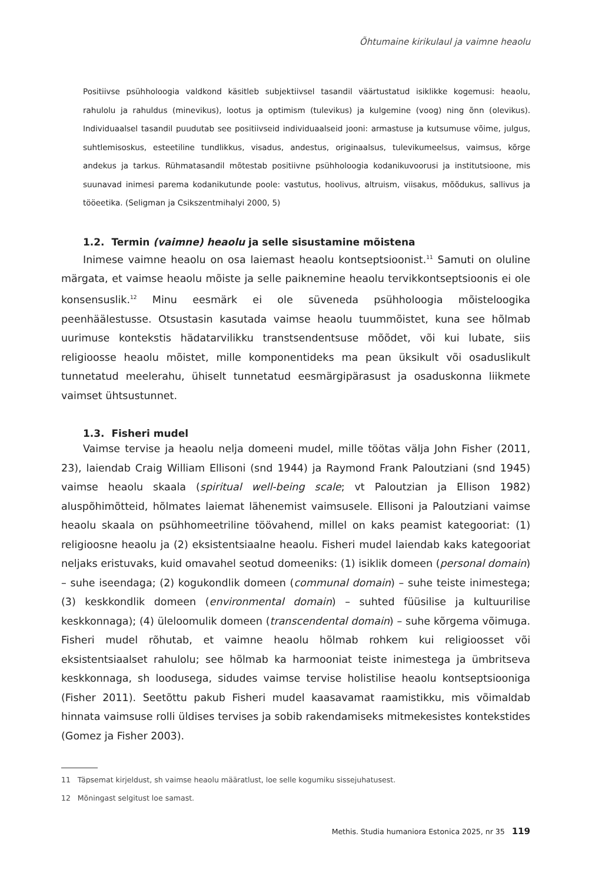Õhtumaine kirikulaul ja vaimne heaolu
Positiivse psühholoogia valdkond käsitleb subjektiivsel tasandil väärtustatud isiklikke kogemusi: heaolu, rahulolu ja rahuldus (minevikus), lootus ja optimism (tulevikus) ja kulgemine (voog) ning õnn (olevikus). Individuaalsel tasandil puudutab see positiivseid individuaalseid jooni: armastuse ja kutsumuse võime, julgus, suhtlemisoskus, esteetiline tundlikkus, visadus, andestus, originaalsus, tulevikumeelsus, vaimsus, kõrge andekus ja tarkus. Rühmatasandil mõtestab positiivne psühholoogia kodanikuvoorusi ja institutsioone, mis suunavad inimesi parema kodanikutunde poole: vastutus, hoolivus, altruism, viisakus, mõõdukus, sallivus ja tööeetika. (Seligman ja Csikszentmihalyi 2000, 5)
1.2. Termin (vaimne) heaolu ja selle sisustamine mõistena
Inimese vaimne heaolu on osa laiemast heaolu kontseptsioonist.<sup>11</sup> Samuti on oluline märgata, et vaimse heaolu mõiste ja selle paiknemine heaolu tervikkontseptsioonis ei ole konsensuslik.<sup>12</sup> Minu eesmärk ei ole süveneda psühholoogia mõisteloogika peenhäälestusse. Otsustasin kasutada vaimse heaolu tuummõistet, kuna see hõlmab uurimuse kontekstis hädatarvilikku transtsendentsuse mõõdet, või kui lubate, siis religioosse heaolu mõistet, mille komponentideks ma pean üksikult või osaduslikult tunnetatud meelerahu, ühiselt tunnetatud eesmärgipärasust ja osaduskonna liikmete vaimset ühtsustunnet.
1.3. Fisheri mudel
Vaimse tervise ja heaolu nelja domeeni mudel, mille töötas välja John Fisher (2011, 23), laiendab Craig William Ellisoni (snd 1944) ja Raymond Frank Paloutziani (snd 1945) vaimse heaolu skaala (spiritual well-being scale; vt Paloutzian ja Ellison 1982) aluspõhimõtteid, hõlmates laiemat lähenemist vaimsusele. Ellisoni ja Paloutziani vaimse heaolu skaala on psühhomeetriline töövahend, millel on kaks peamist kategooriat: (1) religioosne heaolu ja (2) eksistentsiaalne heaolu. Fisheri mudel laiendab kaks kategooriat neljaks eristuvaks, kuid omavahel seotud domeeniks: (1) isiklik domeen (personal domain) – suhe iseendaga; (2) kogukondlik domeen (communal domain) – suhe teiste inimestega; (3) keskkondlik domeen (environmental domain) – suhted füüsilise ja kultuurilise keskkonnaga); (4) üleloomulik domeen (transcendental domain) – suhe kõrgema võimuga. Fisheri mudel rõhutab, et vaimne heaolu hõlmab rohkem kui religioosset või eksistentsiaalset rahulolu; see hõlmab ka harmooniat teiste inimestega ja ümbritseva keskkonnaga, sh loodusega, sidudes vaimse tervise holistilise heaolu kontseptsiooniga (Fisher 2011). Seetõttu pakub Fisheri mudel kaasavamat raamistikku, mis võimaldab hinnata vaimsuse rolli üldises tervises ja sobib rakendamiseks mitmekesistes kontekstides (Gomez ja Fisher 2003).
11 Täpsemat kirjeldust, sh vaimse heaolu määratlust, loe selle kogumiku sissejuhatusest.
12 Mõningast selgitust loe samast.
Methis. Studia humaniora Estonica 2025, nr 35 119